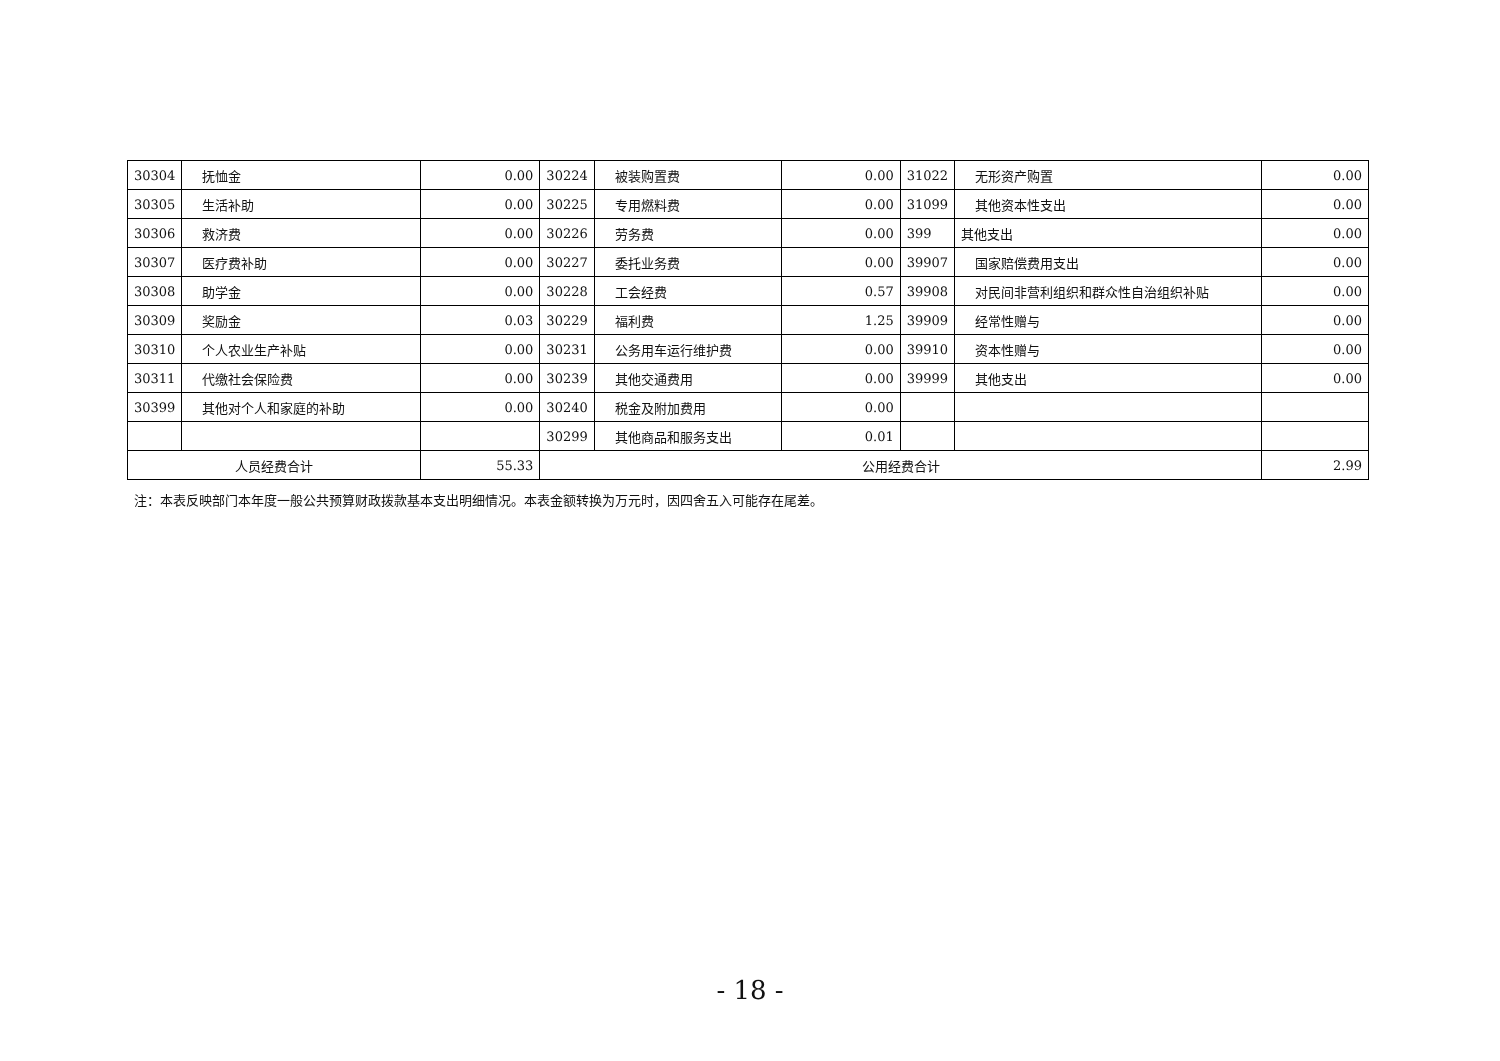| 30304 | 抚恤金 | 0.00 | 30224 | 被装购置费 | 0.00 | 31022 | 无形资产购置 | 0.00 |
| 30305 | 生活补助 | 0.00 | 30225 | 专用燃料费 | 0.00 | 31099 | 其他资本性支出 | 0.00 |
| 30306 | 救济费 | 0.00 | 30226 | 劳务费 | 0.00 | 399 | 其他支出 | 0.00 |
| 30307 | 医疗费补助 | 0.00 | 30227 | 委托业务费 | 0.00 | 39907 | 国家赔偿费用支出 | 0.00 |
| 30308 | 助学金 | 0.00 | 30228 | 工会经费 | 0.57 | 39908 | 对民间非营利组织和群众性自治组织补贴 | 0.00 |
| 30309 | 奖励金 | 0.03 | 30229 | 福利费 | 1.25 | 39909 | 经常性赠与 | 0.00 |
| 30310 | 个人农业生产补贴 | 0.00 | 30231 | 公务用车运行维护费 | 0.00 | 39910 | 资本性赠与 | 0.00 |
| 30311 | 代缴社会保险费 | 0.00 | 30239 | 其他交通费用 | 0.00 | 39999 | 其他支出 | 0.00 |
| 30399 | 其他对个人和家庭的补助 | 0.00 | 30240 | 税金及附加费用 | 0.00 | | | |
| | | | 30299 | 其他商品和服务支出 | 0.01 | | | |
| 人员经费合计 | | 55.33 | 公用经费合计 | | | | | 2.99 |
注：本表反映部门本年度一般公共预算财政拨款基本支出明细情况。本表金额转换为万元时，因四舍五入可能存在尾差。
- 18 -